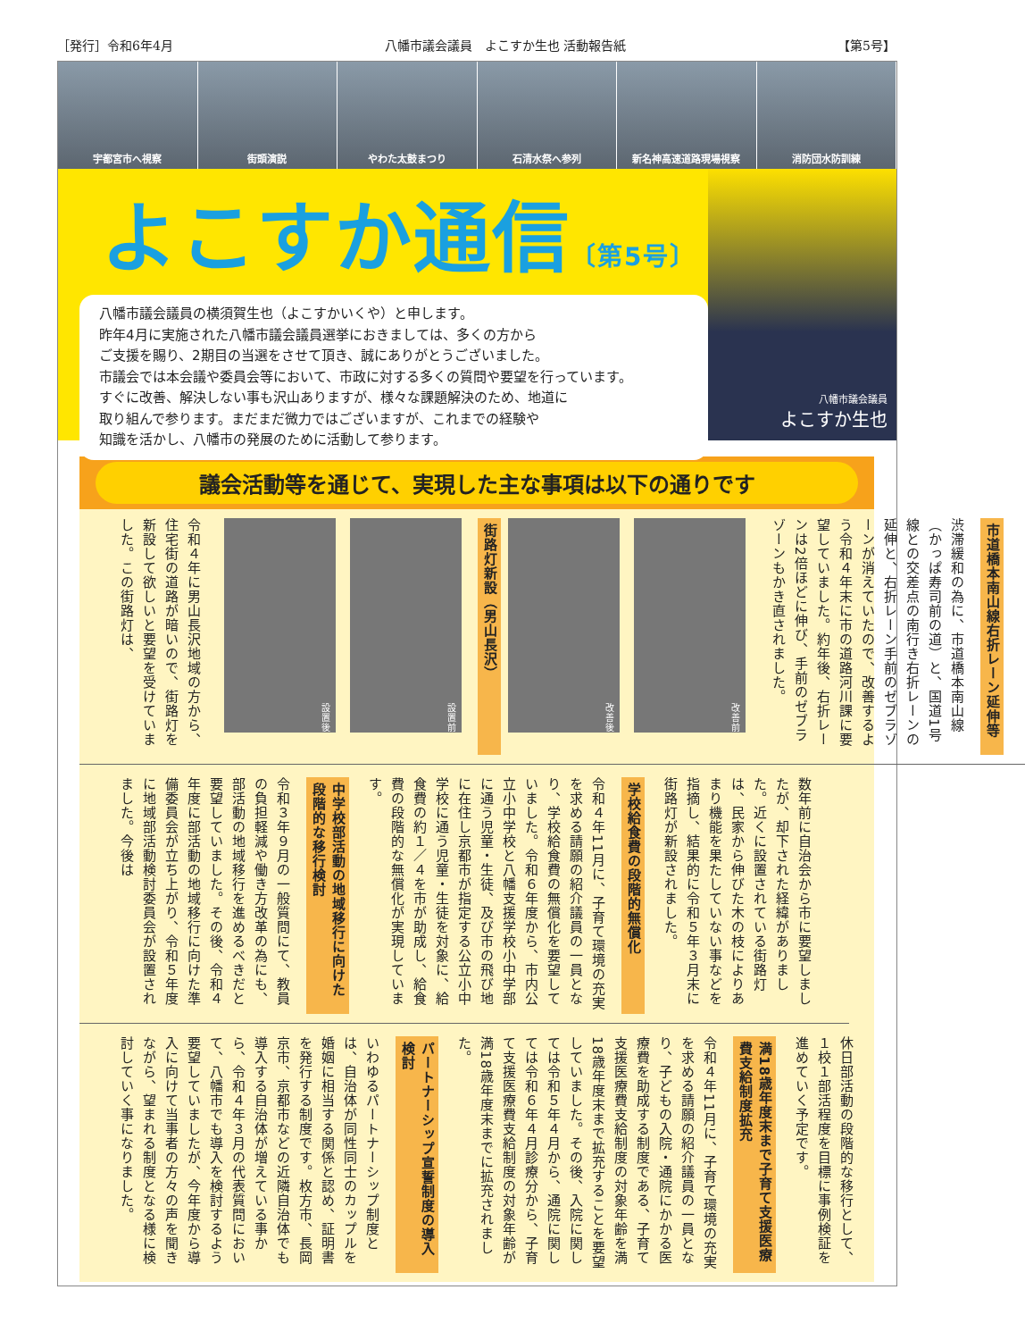［発行］令和6年4月 八幡市議会議員　よこすか生也 活動報告紙 【第5号】
宇都宮市へ視察
街頭演説
やわた太鼓まつり
石清水祭へ参列
新名神高速道路現場視察
消防団水防訓練
よこすか通信〔第5号〕
八幡市議会議員の横須賀生也（よこすかいくや）と申します。
昨年4月に実施された八幡市議会議員選挙におきましては、多くの方から
ご支援を賜り、2期目の当選をさせて頂き、誠にありがとうございました。
市議会では本会議や委員会等において、市政に対する多くの質問や要望を行っています。
すぐに改善、解決しない事も沢山ありますが、様々な課題解決のため、地道に
取り組んで参ります。まだまだ微力ではございますが、これまでの経験や
知識を活かし、八幡市の発展のために活動して参ります。
八幡市議会議員
よこすか生也
議会活動等を通じて、実現した主な事項は以下の通りです
市道橋本南山線右折レーン延伸等
渋滞緩和の為に、市道橋本南山線（かっぱ寿司前の道）と、国道1号線との交差点の南行き右折レーンの延伸と、右折レーン手前のゼブラゾーンが消えていたので、改善するよう令和４年末に市の道路河川課に要望していました。約年後、右折レーンは2倍ほどに伸び、手前のゼブラゾーンもかき直されました。
改善前 改善後
街路灯新設（男山長沢）
設置前 設置後
令和４年に男山長沢地域の方から、住宅街の道路が暗いので、街路灯を新設して欲しいと要望を受けていました。この街路灯は、
数年前に自治会から市に要望しましたが、却下された経緯がありました。近くに設置されている街路灯は、民家から伸びた木の枝によりあまり機能を果たしていない事などを指摘し、結果的に令和５年３月末に街路灯が新設されました。
学校給食費の段階的無償化
令和４年11月に、子育て環境の充実を求める請願の紹介議員の一員となり、学校給食費の無償化を要望していました。令和６年度から、市内公立小中学校と八幡支援学校小中学部に通う児童・生徒、及び市の飛び地に在住し京都市が指定する公立小中学校に通う児童・生徒を対象に、給食費の約１／４を市が助成し、給食費の段階的な無償化が実現しています。
中学校部活動の地域移行に向けた段階的な移行検討
令和３年９月の一般質問にて、教員の負担軽減や働き方改革の為にも、部活動の地域移行を進めるべきだと要望していました。その後、令和４年度に部活動の地域移行に向けた準備委員会が立ち上がり、令和５年度に地域部活動検討委員会が設置されました。今後は
休日部活動の段階的な移行として、１校１部活程度を目標に事例検証を進めていく予定です。
満18歳年度末まで子育て支援医療費支給制度拡充
令和４年11月に、子育て環境の充実を求める請願の紹介議員の一員となり、子どもの入院・通院にかかる医療費を助成する制度である、子育て支援医療費支給制度の対象年齢を満18歳年度末まで拡充することを要望していました。その後、入院に関しては令和５年４月から、通院に関しては令和６年４月診療分から、子育て支援医療費支給制度の対象年齢が満18歳年度末までに拡充されました。
パートナーシップ宣誓制度の導入検討
いわゆるパートナーシップ制度とは、自治体が同性同士のカップルを婚姻に相当する関係と認め、証明書を発行する制度です。枚方市、長岡京市、京都市などの近隣自治体でも導入する自治体が増えている事から、令和４年３月の代表質問において、八幡市でも導入を検討するよう要望していましたが、今年度から導入に向けて当事者の方々の声を聞きながら、望まれる制度となる様に検討していく事になりました。